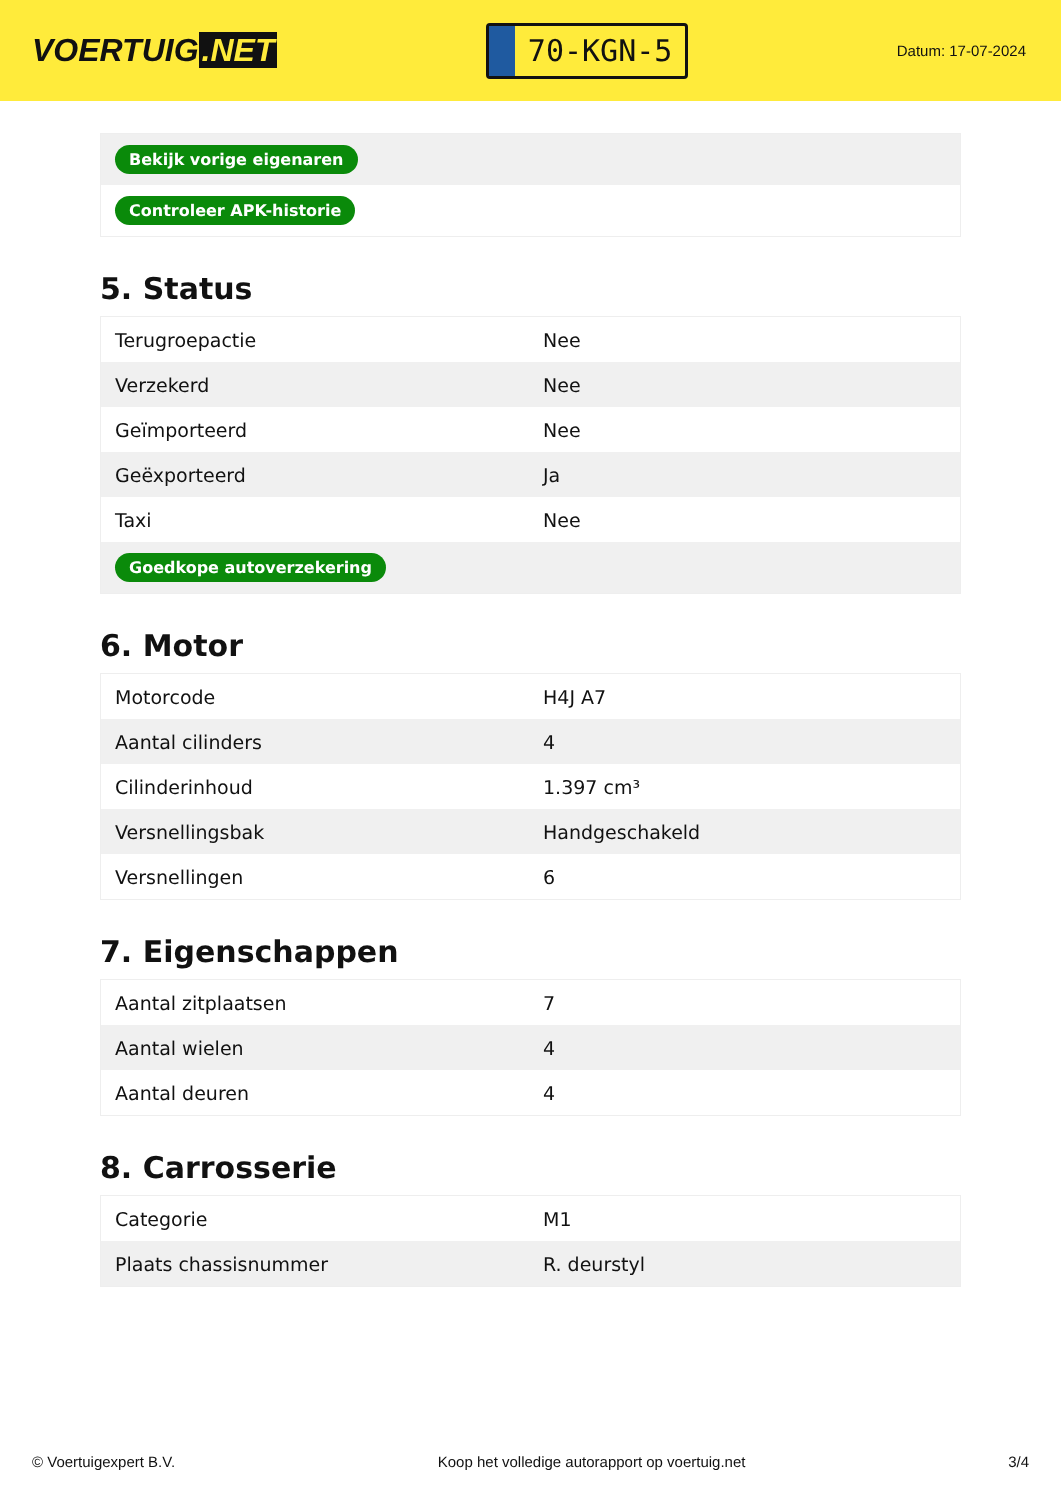VOERTUIG.NET
70-KGN-5
Datum: 17-07-2024
| Bekijk vorige eigenaren |
| Controleer APK-historie |
5. Status
| Terugroepactie | Nee |
| Verzekerd | Nee |
| Geïmporteerd | Nee |
| Geëxporteerd | Ja |
| Taxi | Nee |
| Goedkope autoverzekering | |
6. Motor
| Motorcode | H4J A7 |
| Aantal cilinders | 4 |
| Cilinderinhoud | 1.397 cm³ |
| Versnellingsbak | Handgeschakeld |
| Versnellingen | 6 |
7. Eigenschappen
| Aantal zitplaatsen | 7 |
| Aantal wielen | 4 |
| Aantal deuren | 4 |
8. Carrosserie
| Categorie | M1 |
| Plaats chassisnummer | R. deurstyl |
© Voertuigexpert B.V. Koop het volledige autorapport op voertuig.net 3/4